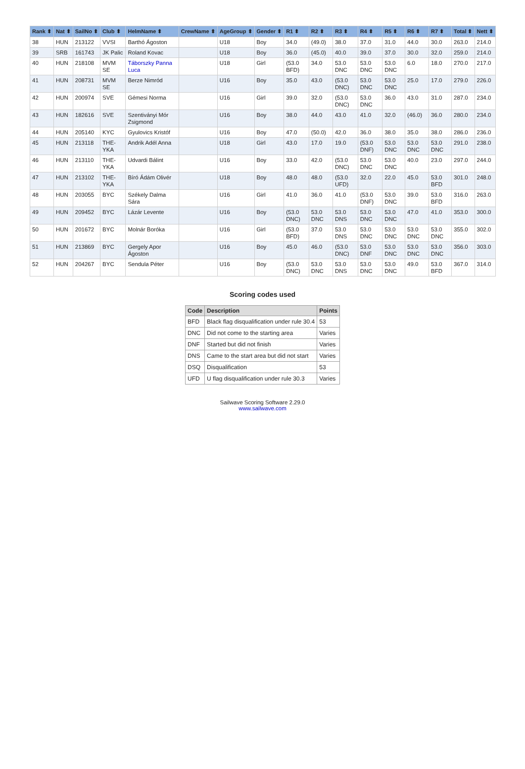| Rank ⬍ | Nat ⬍ | SailNo ⬍ | Club ⬍ | HelmName ⬍ | CrewName ⬍ | AgeGroup ⬍ | Gender ⬍ | R1 ⬍ | R2 ⬍ | R3 ⬍ | R4 ⬍ | R5 ⬍ | R6 ⬍ | R7 ⬍ | Total ⬍ | Nett ⬍ |
| --- | --- | --- | --- | --- | --- | --- | --- | --- | --- | --- | --- | --- | --- | --- | --- | --- |
| 38 | HUN | 213122 | VVSI | Barthó Ágoston | | U18 | Boy | 34.0 | (49.0) | 38.0 | 37.0 | 31.0 | 44.0 | 30.0 | 263.0 | 214.0 |
| 39 | SRB | 161743 | JK Palic | Roland Kovac | | U18 | Boy | 36.0 | (45.0) | 40.0 | 39.0 | 37.0 | 30.0 | 32.0 | 259.0 | 214.0 |
| 40 | HUN | 218108 | MVM SE | Táborszky Panna Luca | | U18 | Girl | (53.0 BFD) | 34.0 | 53.0 DNC | 53.0 DNC | 53.0 DNC | 6.0 | 18.0 | 270.0 | 217.0 |
| 41 | HUN | 208731 | MVM SE | Berze Nimród | | U16 | Boy | 35.0 | 43.0 | (53.0 DNC) | 53.0 DNC | 53.0 DNC | 25.0 | 17.0 | 279.0 | 226.0 |
| 42 | HUN | 200974 | SVE | Gémesi Norma | | U16 | Girl | 39.0 | 32.0 | (53.0 DNC) | 53.0 DNC | 36.0 | 43.0 | 31.0 | 287.0 | 234.0 |
| 43 | HUN | 182616 | SVE | Szentiványi Mór Zsigmond | | U16 | Boy | 38.0 | 44.0 | 43.0 | 41.0 | 32.0 | (46.0) | 36.0 | 280.0 | 234.0 |
| 44 | HUN | 205140 | KYC | Gyulovics Kristóf | | U16 | Boy | 47.0 | (50.0) | 42.0 | 36.0 | 38.0 | 35.0 | 38.0 | 286.0 | 236.0 |
| 45 | HUN | 213118 | THE-YKA | Andrik Adél Anna | | U18 | Girl | 43.0 | 17.0 | 19.0 | (53.0 DNF) | 53.0 DNC | 53.0 DNC | 53.0 DNC | 291.0 | 238.0 |
| 46 | HUN | 213110 | THE-YKA | Udvardi Bálint | | U16 | Boy | 33.0 | 42.0 | (53.0 DNC) | 53.0 DNC | 53.0 DNC | 40.0 | 23.0 | 297.0 | 244.0 |
| 47 | HUN | 213102 | THE-YKA | Bíró Ádám Olivér | | U18 | Boy | 48.0 | 48.0 | (53.0 UFD) | 32.0 | 22.0 | 45.0 | 53.0 BFD | 301.0 | 248.0 |
| 48 | HUN | 203055 | BYC | Székely Dalma Sára | | U16 | Girl | 41.0 | 36.0 | 41.0 | (53.0 DNF) | 53.0 DNC | 39.0 | 53.0 BFD | 316.0 | 263.0 |
| 49 | HUN | 209452 | BYC | Lázár Levente | | U16 | Boy | (53.0 DNC) | 53.0 DNC | 53.0 DNS | 53.0 DNC | 53.0 DNC | 47.0 | 41.0 | 353.0 | 300.0 |
| 50 | HUN | 201672 | BYC | Molnár Boróka | | U16 | Girl | (53.0 BFD) | 37.0 | 53.0 DNS | 53.0 DNC | 53.0 DNC | 53.0 DNC | 53.0 DNC | 355.0 | 302.0 |
| 51 | HUN | 213869 | BYC | Gergely Apor Ágoston | | U16 | Boy | 45.0 | 46.0 | (53.0 DNC) | 53.0 DNF | 53.0 DNC | 53.0 DNC | 53.0 DNC | 356.0 | 303.0 |
| 52 | HUN | 204267 | BYC | Sendula Péter | | U16 | Boy | (53.0 DNC) | 53.0 DNC | 53.0 DNS | 53.0 DNC | 53.0 DNC | 49.0 | 53.0 BFD | 367.0 | 314.0 |
Scoring codes used
| Code | Description | Points |
| --- | --- | --- |
| BFD | Black flag disqualification under rule 30.4 | 53 |
| DNC | Did not come to the starting area | Varies |
| DNF | Started but did not finish | Varies |
| DNS | Came to the start area but did not start | Varies |
| DSQ | Disqualification | 53 |
| UFD | U flag disqualification under rule 30.3 | Varies |
Sailwave Scoring Software 2.29.0
www.sailwave.com